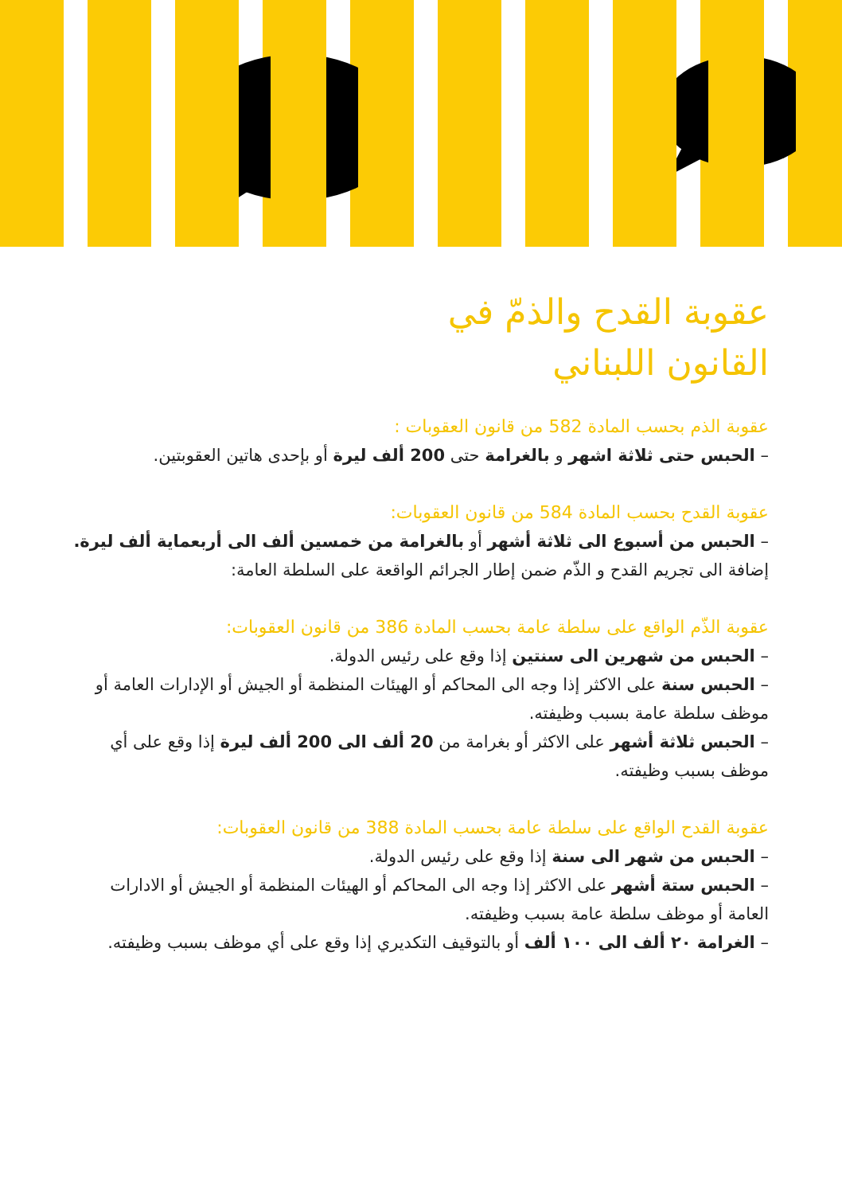عقوبة القدح والذمّ في
القانون اللبناني
عقوبة الذم بحسب المادة 582 من قانون العقوبات :
– الحبس حتى ثلاثة اشهر و بالغرامة حتى 200 ألف ليرة أو بإحدى هاتين العقوبتين.
عقوبة القدح بحسب المادة 584 من قانون العقوبات:
– الحبس من أسبوع الى ثلاثة أشهر أو بالغرامة من خمسين ألف الى أربعماية ألف ليرة.
إضافة الى تجريم القدح و الذّم ضمن إطار الجرائم الواقعة على السلطة العامة:
عقوبة الذّم الواقع على سلطة عامة بحسب المادة 386 من قانون العقوبات:
– الحبس من شهرين الى سنتين إذا وقع على رئيس الدولة.
– الحبس سنة على الاكثر إذا وجه الى المحاكم أو الهيئات المنظمة أو الجيش أو الإدارات العامة أو موظف سلطة عامة بسبب وظيفته.
– الحبس ثلاثة أشهر على الاكثر أو بغرامة من 20 ألف الى 200 ألف ليرة إذا وقع على أي موظف بسبب وظيفته.
عقوبة القدح الواقع على سلطة عامة بحسب المادة 388 من قانون العقوبات:
– الحبس من شهر الى سنة إذا وقع على رئيس الدولة.
– الحبس ستة أشهر على الاكثر إذا وجه الى المحاكم أو الهيئات المنظمة أو الجيش أو الادارات العامة أو موظف سلطة عامة بسبب وظيفته.
– الغرامة ٢٠ ألف الى ١٠٠ ألف أو بالتوقيف التكديري إذا وقع على أي موظف بسبب وظيفته.